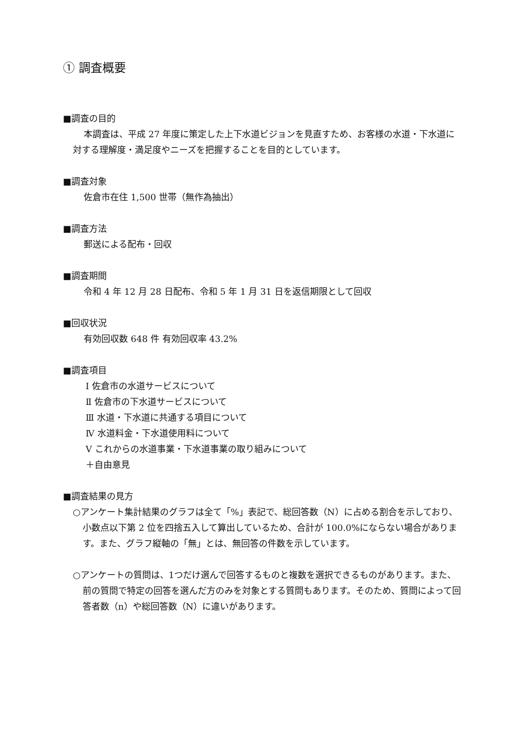① 調査概要
■調査の目的
本調査は、平成 27 年度に策定した上下水道ビジョンを見直すため、お客様の水道・下水道に対する理解度・満足度やニーズを把握することを目的としています。
■調査対象
佐倉市在住 1,500 世帯（無作為抽出）
■調査方法
郵送による配布・回収
■調査期間
令和 4 年 12 月 28 日配布、令和 5 年 1 月 31 日を返信期限として回収
■回収状況
有効回収数 648 件 有効回収率 43.2%
■調査項目
Ⅰ 佐倉市の水道サービスについて
Ⅱ 佐倉市の下水道サービスについて
Ⅲ 水道・下水道に共通する項目について
Ⅳ 水道料金・下水道使用料について
Ⅴ これからの水道事業・下水道事業の取り組みについて
＋自由意見
■調査結果の見方
○アンケート集計結果のグラフは全て「%」表記で、総回答数（N）に占める割合を示しており、小数点以下第 2 位を四捨五入して算出しているため、合計が 100.0%にならない場合があります。また、グラフ縦軸の「無」とは、無回答の件数を示しています。
○アンケートの質問は、1つだけ選んで回答するものと複数を選択できるものがあります。また、前の質問で特定の回答を選んだ方のみを対象とする質問もあります。そのため、質問によって回答者数（n）や総回答数（N）に違いがあります。